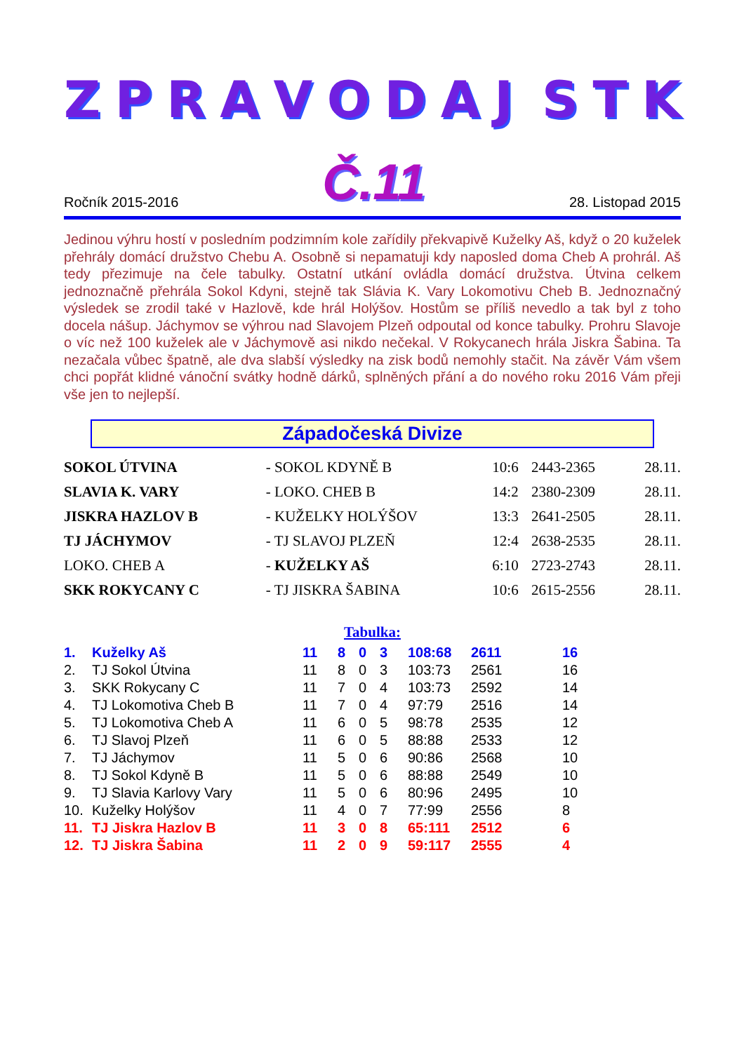ZPRAVODAJ STK
Ročník 2015-2016 Č.11 28. Listopad 2015
Jedinou výhru hostí v posledním podzimním kole zařídily překvapivě Kuželky Aš, když o 20 kuželek přehrály domácí družstvo Chebu A. Osobně si nepamatuji kdy naposled doma Cheb A prohrál. Aš tedy přezimuje na čele tabulky. Ostatní utkání ovládla domácí družstva. Útvina celkem jednoznačně přehrála Sokol Kdyni, stejně tak Slávia K. Vary Lokomotivu Cheb B. Jednoznačný výsledek se zrodil také v Hazlově, kde hrál Holýšov. Hostům se příliš nevedlo a tak byl z toho docela nášup. Jáchymov se výhrou nad Slavojem Plzeň odpoutal od konce tabulky. Prohru Slavoje o víc než 100 kuželek ale v Jáchymově asi nikdo nečekal. V Rokycanech hrála Jiskra Šabina. Ta nezačala vůbec špatně, ale dva slabší výsledky na zisk bodů nemohly stačit. Na závěr Vám všem chci popřát klidné vánoční svátky hodně dárků, splněných přání a do nového roku 2016 Vám přeji vše jen to nejlepší.
Západočeská Divize
| SOKOL ÚTVINA | - SOKOL KDYNĚ B | 10:6 | 2443-2365 | 28.11. |
| SLAVIA K. VARY | - LOKO. CHEB B | 14:2 | 2380-2309 | 28.11. |
| JISKRA HAZLOV B | - KUŽELKY HOLÝŠOV | 13:3 | 2641-2505 | 28.11. |
| TJ JÁCHYMOV | - TJ SLAVOJ PLZEŇ | 12:4 | 2638-2535 | 28.11. |
| LOKO. CHEB A | - KUŽELKY AŠ | 6:10 | 2723-2743 | 28.11. |
| SKK ROKYCANY C | - TJ JISKRA ŠABINA | 10:6 | 2615-2556 | 28.11. |
Tabulka:
| 1. | Kuželky Aš | 11 | 8 | 0 | 3 | 108:68 | 2611 | 16 |
| 2. | TJ Sokol Útvina | 11 | 8 | 0 | 3 | 103:73 | 2561 | 16 |
| 3. | SKK Rokycany C | 11 | 7 | 0 | 4 | 103:73 | 2592 | 14 |
| 4. | TJ Lokomotiva Cheb B | 11 | 7 | 0 | 4 | 97:79 | 2516 | 14 |
| 5. | TJ Lokomotiva Cheb A | 11 | 6 | 0 | 5 | 98:78 | 2535 | 12 |
| 6. | TJ Slavoj Plzeň | 11 | 6 | 0 | 5 | 88:88 | 2533 | 12 |
| 7. | TJ Jáchymov | 11 | 5 | 0 | 6 | 90:86 | 2568 | 10 |
| 8. | TJ Sokol Kdyně B | 11 | 5 | 0 | 6 | 88:88 | 2549 | 10 |
| 9. | TJ Slavia Karlovy Vary | 11 | 5 | 0 | 6 | 80:96 | 2495 | 10 |
| 10. | Kuželky Holýšov | 11 | 4 | 0 | 7 | 77:99 | 2556 | 8 |
| 11. | TJ Jiskra Hazlov B | 11 | 3 | 0 | 8 | 65:111 | 2512 | 6 |
| 12. | TJ Jiskra Šabina | 11 | 2 | 0 | 9 | 59:117 | 2555 | 4 |